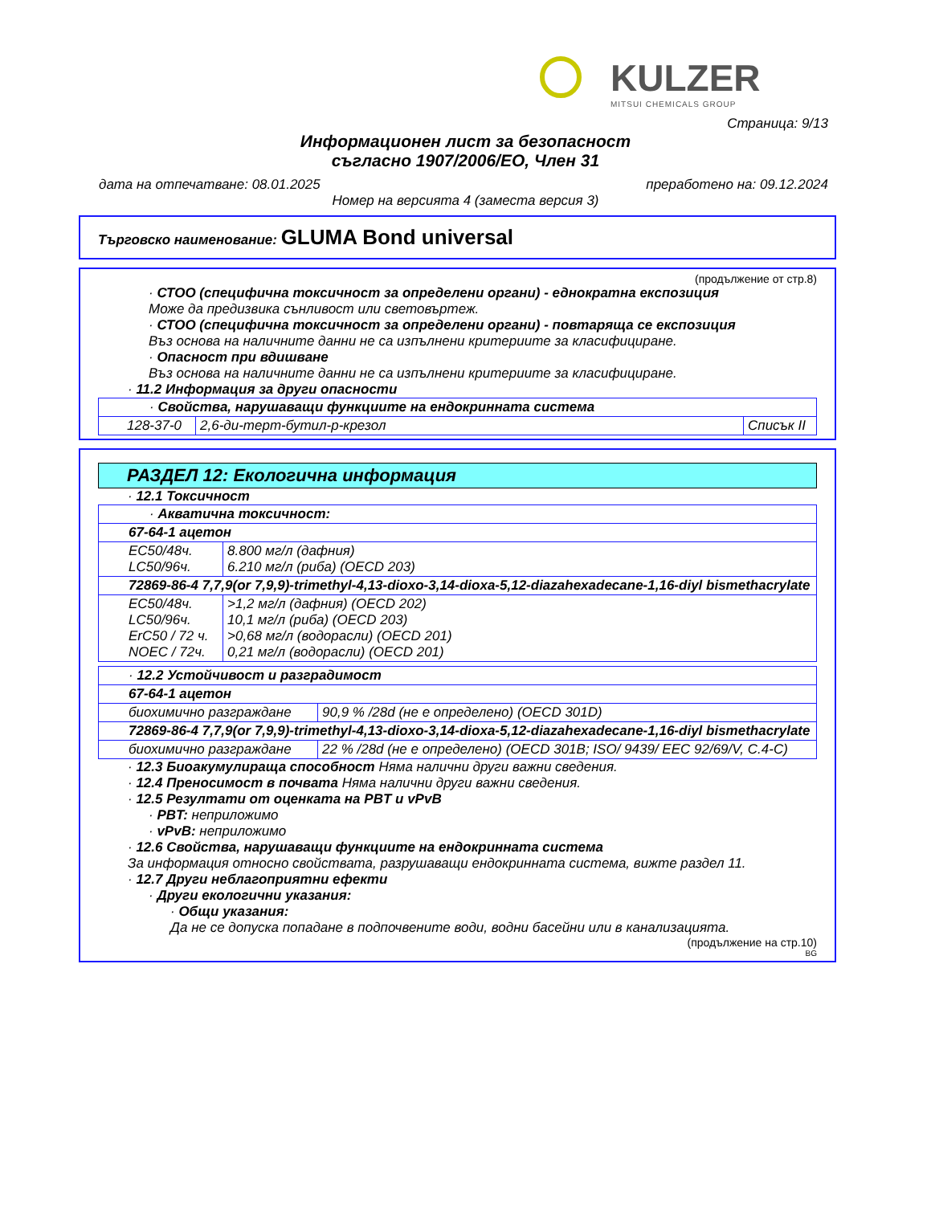KULZER
MITSUI CHEMICALS GROUP
Страница: 9/13
Информационен лист за безопасност
съгласно 1907/2006/ЕО, Член 31
дата на отпечатване: 08.01.2025 преработено на: 09.12.2024
Номер на версията 4 (заместа версия 3)
Търговско наименование: GLUMA Bond universal
(продължение от стр.8)
· СТОО (специфична токсичност за определени органи) - еднократна експозиция
Може да предизвика сънливост или световъртеж.
· СТОО (специфична токсичност за определени органи) - повтаряща се експозиция
Въз основа на наличните данни не са изпълнени критериите за класифициране.
· Опасност при вдишване
Въз основа на наличните данни не са изпълнени критериите за класифициране.
· 11.2 Информация за други опасности
| · Свойства, нарушаващи функциите на ендокринната система | | |
| 128-37-0 | 2,6-ди-терт-бутил-р-крезол | Списък II |
РАЗДЕЛ 12: Екологична информация
· 12.1 Токсичност
| · Акватична токсичност: | |
| 67-64-1 ацетон | |
| EC50/48ч. LC50/96ч. | 8.800 мг/л (дафния) 6.210 мг/л (риба) (OECD 203) |
| 72869-86-4 7,7,9(or 7,9,9)-trimethyl-4,13-dioxo-3,14-dioxa-5,12-diazahexadecane-1,16-diyl bismethacrylate | |
| EC50/48ч. LC50/96ч. ErC50 / 72 ч. NOEC / 72ч. | >1,2 мг/л (дафния) (OECD 202) 10,1 мг/л (риба) (OECD 203) >0,68 мг/л (водорасли) (OECD 201) 0,21 мг/л (водорасли) (OECD 201) |
| · 12.2 Устойчивост и разградимост | |
| 67-64-1 ацетон | |
| биохимично разграждане | 90,9 % /28d (не е определено) (OECD 301D) |
| 72869-86-4 7,7,9(or 7,9,9)-trimethyl-4,13-dioxo-3,14-dioxa-5,12-diazahexadecane-1,16-diyl bismethacrylate | |
| биохимично разграждане | 22 % /28d (не е определено) (OECD 301B; ISO/ 9439/ EEC 92/69/V, C.4-C) |
· 12.3 Биоакумулираща способност Няма налични други важни сведения.
· 12.4 Преносимост в почвата Няма налични други важни сведения.
· 12.5 Резултати от оценката на PBT и vPvB
· PBT: неприложимо
· vPvB: неприложимо
· 12.6 Свойства, нарушаващи функциите на ендокринната система
За информация относно свойствата, разрушаващи ендокринната система, вижте раздел 11.
· 12.7 Други неблагоприятни ефекти
· Други екологични указания:
· Общи указания:
Да не се допуска попадане в подпочвените води, водни басейни или в канализацията.
(продължение на стр.10)
BG